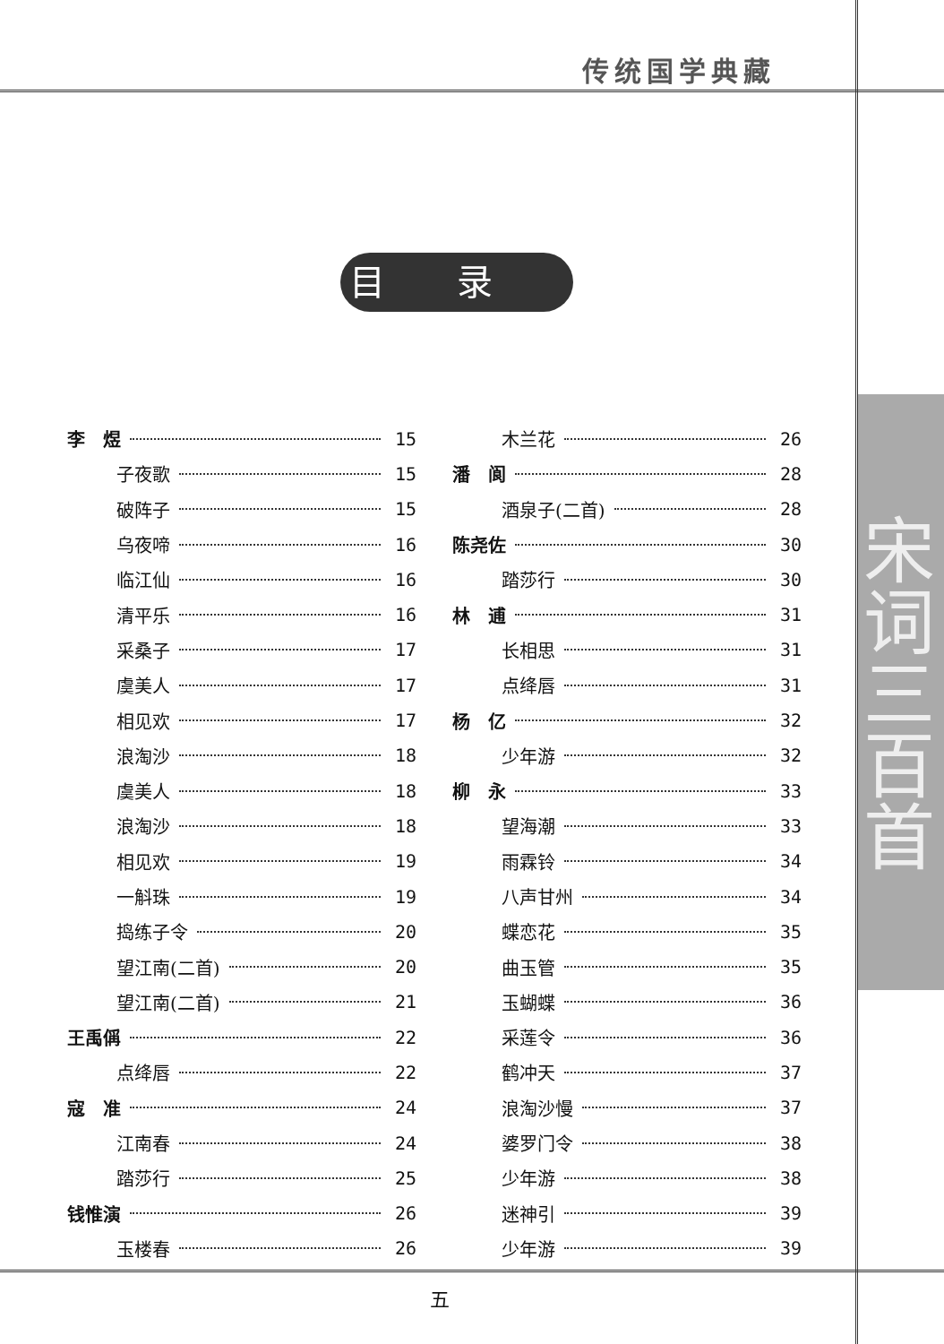传统国学典藏
宋词三百首
目录
李　煜 15
子夜歌 15
破阵子 15
乌夜啼 16
临江仙 16
清平乐 16
采桑子 17
虞美人 17
相见欢 17
浪淘沙 18
虞美人 18
浪淘沙 18
相见欢 19
一斛珠 19
捣练子令 20
望江南(二首) 20
望江南(二首) 21
王禹偁 22
点绛唇 22
寇　准 24
江南春 24
踏莎行 25
钱惟演 26
玉楼春 26
木兰花 26
潘　阆 28
酒泉子(二首) 28
陈尧佐 30
踏莎行 30
林　逋 31
长相思 31
点绛唇 31
杨　亿 32
少年游 32
柳　永 33
望海潮 33
雨霖铃 34
八声甘州 34
蝶恋花 35
曲玉管 35
玉蝴蝶 36
采莲令 36
鹤冲天 37
浪淘沙慢 37
婆罗门令 38
少年游 38
迷神引 39
少年游 39
五